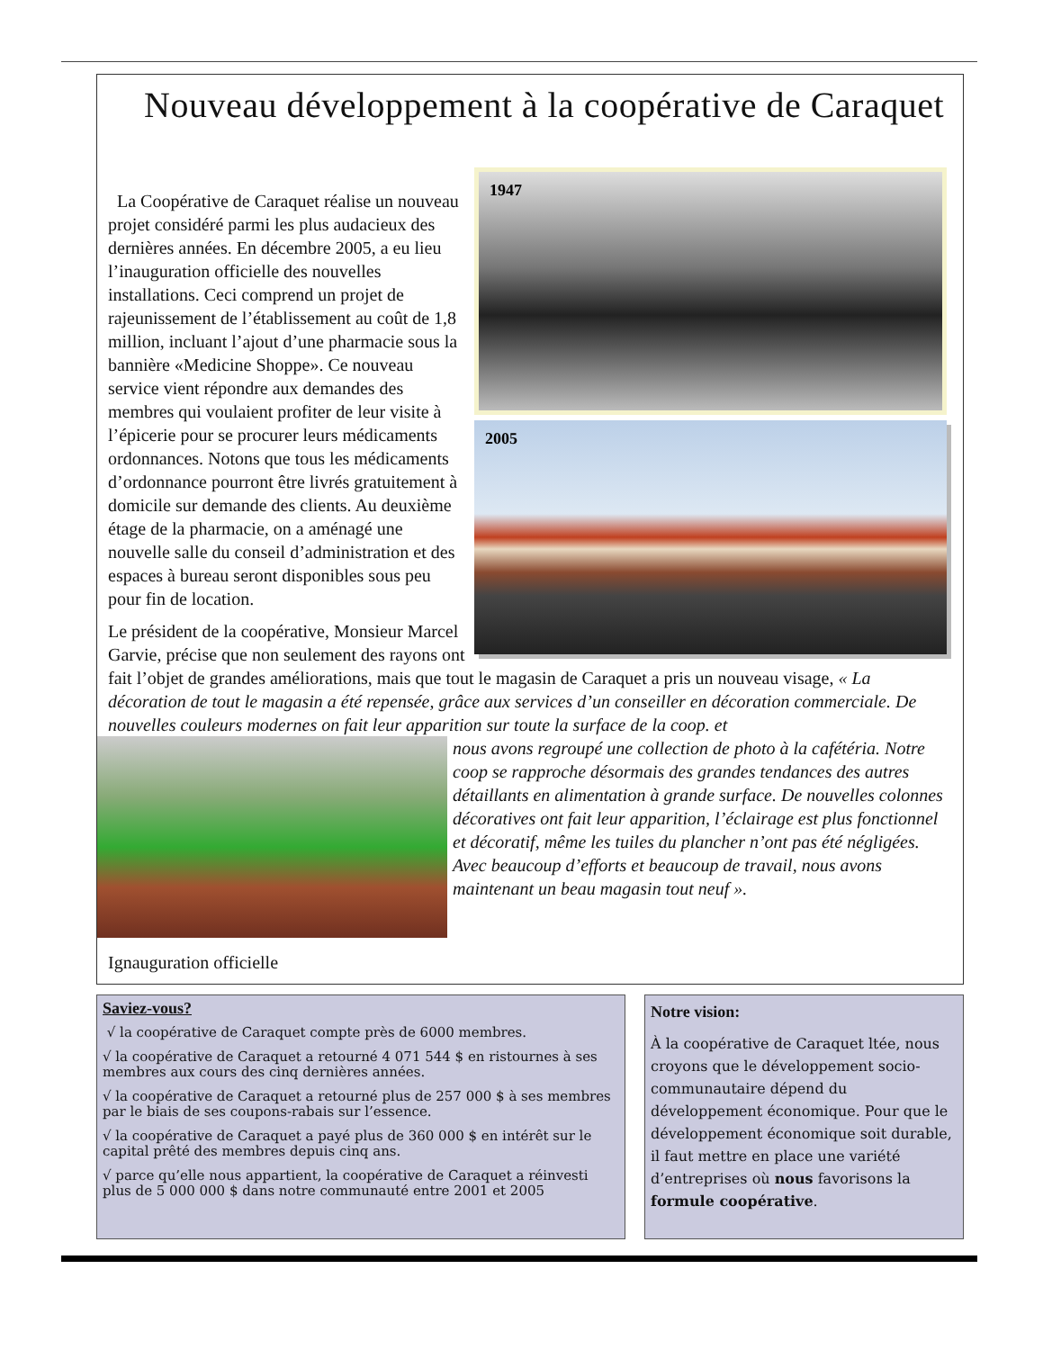Nouveau développement à la coopérative de Caraquet
1947
2005
La Coopérative de Caraquet réalise un nouveau projet considéré parmi les plus audacieux des dernières années. En décembre 2005, a eu lieu l’inauguration officielle des nouvelles installations. Ceci comprend un projet de rajeunissement de l’établissement au coût de 1,8 million, incluant l’ajout d’une pharmacie sous la bannière «Medicine Shoppe». Ce nouveau service vient répondre aux demandes des membres qui voulaient profiter de leur visite à l’épicerie pour se procurer leurs médicaments ordonnances. Notons que tous les médicaments d’ordonnance pourront être livrés gratuitement à domicile sur demande des clients. Au deuxième étage de la pharmacie, on a aménagé une nouvelle salle du conseil d’administration et des espaces à bureau seront disponibles sous peu pour fin de location.
Le président de la coopérative, Monsieur Marcel Garvie, précise que non seulement des rayons ont fait l’objet de grandes améliorations, mais que tout le magasin de Caraquet a pris un nouveau visage, « La décoration de tout le magasin a été repensée, grâce aux services d’un conseiller en décoration commerciale. De nouvelles couleurs modernes on fait leur apparition sur toute la surface de la coop. et
nous avons regroupé une collection de photo à la cafétéria. Notre coop se rapproche désormais des grandes tendances des autres détaillants en alimentation à grande surface. De nouvelles colonnes décoratives ont fait leur apparition, l’éclairage est plus fonctionnel et décoratif, même les tuiles du plancher n’ont pas été négligées. Avec beaucoup d’efforts et beaucoup de travail, nous avons maintenant un beau magasin tout neuf ».
Ignauguration officielle
Saviez-vous?
√ la coopérative de Caraquet compte près de 6000 membres.
√ la coopérative de Caraquet a retourné 4 071 544 $ en ristournes à ses membres aux cours des cinq dernières années.
√ la coopérative de Caraquet a retourné plus de 257 000 $ à ses membres par le biais de ses coupons-rabais sur l’essence.
√ la coopérative de Caraquet a payé plus de 360 000 $ en intérêt sur le capital prêté des membres depuis cinq ans.
√ parce qu’elle nous appartient, la coopérative de Caraquet a réinvesti plus de 5 000 000 $ dans notre communauté entre 2001 et 2005
Notre vision:
À la coopérative de Caraquet ltée, nous croyons que le développement socio-communautaire dépend du développement économique. Pour que le développement économique soit durable, il faut mettre en place une variété d’entreprises où nous favorisons la formule coopérative.